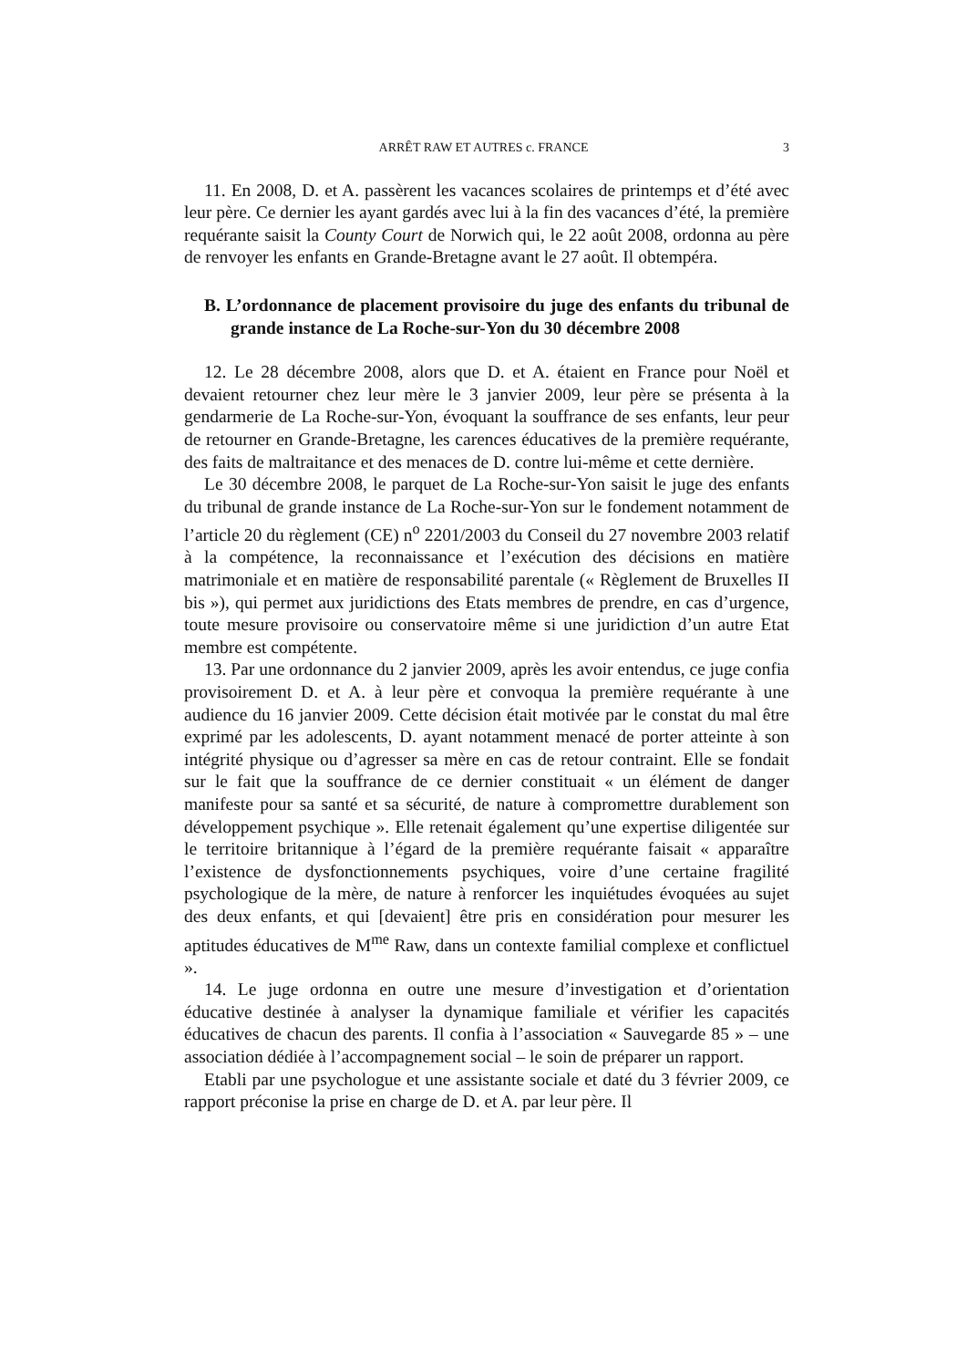ARRÊT RAW ET AUTRES c. FRANCE 3
11. En 2008, D. et A. passèrent les vacances scolaires de printemps et d’été avec leur père. Ce dernier les ayant gardés avec lui à la fin des vacances d’été, la première requérante saisit la County Court de Norwich qui, le 22 août 2008, ordonna au père de renvoyer les enfants en Grande-Bretagne avant le 27 août. Il obtempéra.
B. L’ordonnance de placement provisoire du juge des enfants du tribunal de grande instance de La Roche-sur-Yon du 30 décembre 2008
12. Le 28 décembre 2008, alors que D. et A. étaient en France pour Noël et devaient retourner chez leur mère le 3 janvier 2009, leur père se présenta à la gendarmerie de La Roche-sur-Yon, évoquant la souffrance de ses enfants, leur peur de retourner en Grande-Bretagne, les carences éducatives de la première requérante, des faits de maltraitance et des menaces de D. contre lui-même et cette dernière.
Le 30 décembre 2008, le parquet de La Roche-sur-Yon saisit le juge des enfants du tribunal de grande instance de La Roche-sur-Yon sur le fondement notamment de l’article 20 du règlement (CE) n<sup>o</sup> 2201/2003 du Conseil du 27 novembre 2003 relatif à la compétence, la reconnaissance et l’exécution des décisions en matière matrimoniale et en matière de responsabilité parentale (« Règlement de Bruxelles II bis »), qui permet aux juridictions des Etats membres de prendre, en cas d’urgence, toute mesure provisoire ou conservatoire même si une juridiction d’un autre Etat membre est compétente.
13. Par une ordonnance du 2 janvier 2009, après les avoir entendus, ce juge confia provisoirement D. et A. à leur père et convoqua la première requérante à une audience du 16 janvier 2009. Cette décision était motivée par le constat du mal être exprimé par les adolescents, D. ayant notamment menacé de porter atteinte à son intégrité physique ou d’agresser sa mère en cas de retour contraint. Elle se fondait sur le fait que la souffrance de ce dernier constituait « un élément de danger manifeste pour sa santé et sa sécurité, de nature à compromettre durablement son développement psychique ». Elle retenait également qu’une expertise diligentée sur le territoire britannique à l’égard de la première requérante faisait « apparaître l’existence de dysfonctionnements psychiques, voire d’une certaine fragilité psychologique de la mère, de nature à renforcer les inquiétudes évoquées au sujet des deux enfants, et qui [devaient] être pris en considération pour mesurer les aptitudes éducatives de M<sup>me</sup> Raw, dans un contexte familial complexe et conflictuel ».
14. Le juge ordonna en outre une mesure d’investigation et d’orientation éducative destinée à analyser la dynamique familiale et vérifier les capacités éducatives de chacun des parents. Il confia à l’association « Sauvegarde 85 » – une association dédiée à l’accompagnement social – le soin de préparer un rapport.
Etabli par une psychologue et une assistante sociale et daté du 3 février 2009, ce rapport préconise la prise en charge de D. et A. par leur père. Il